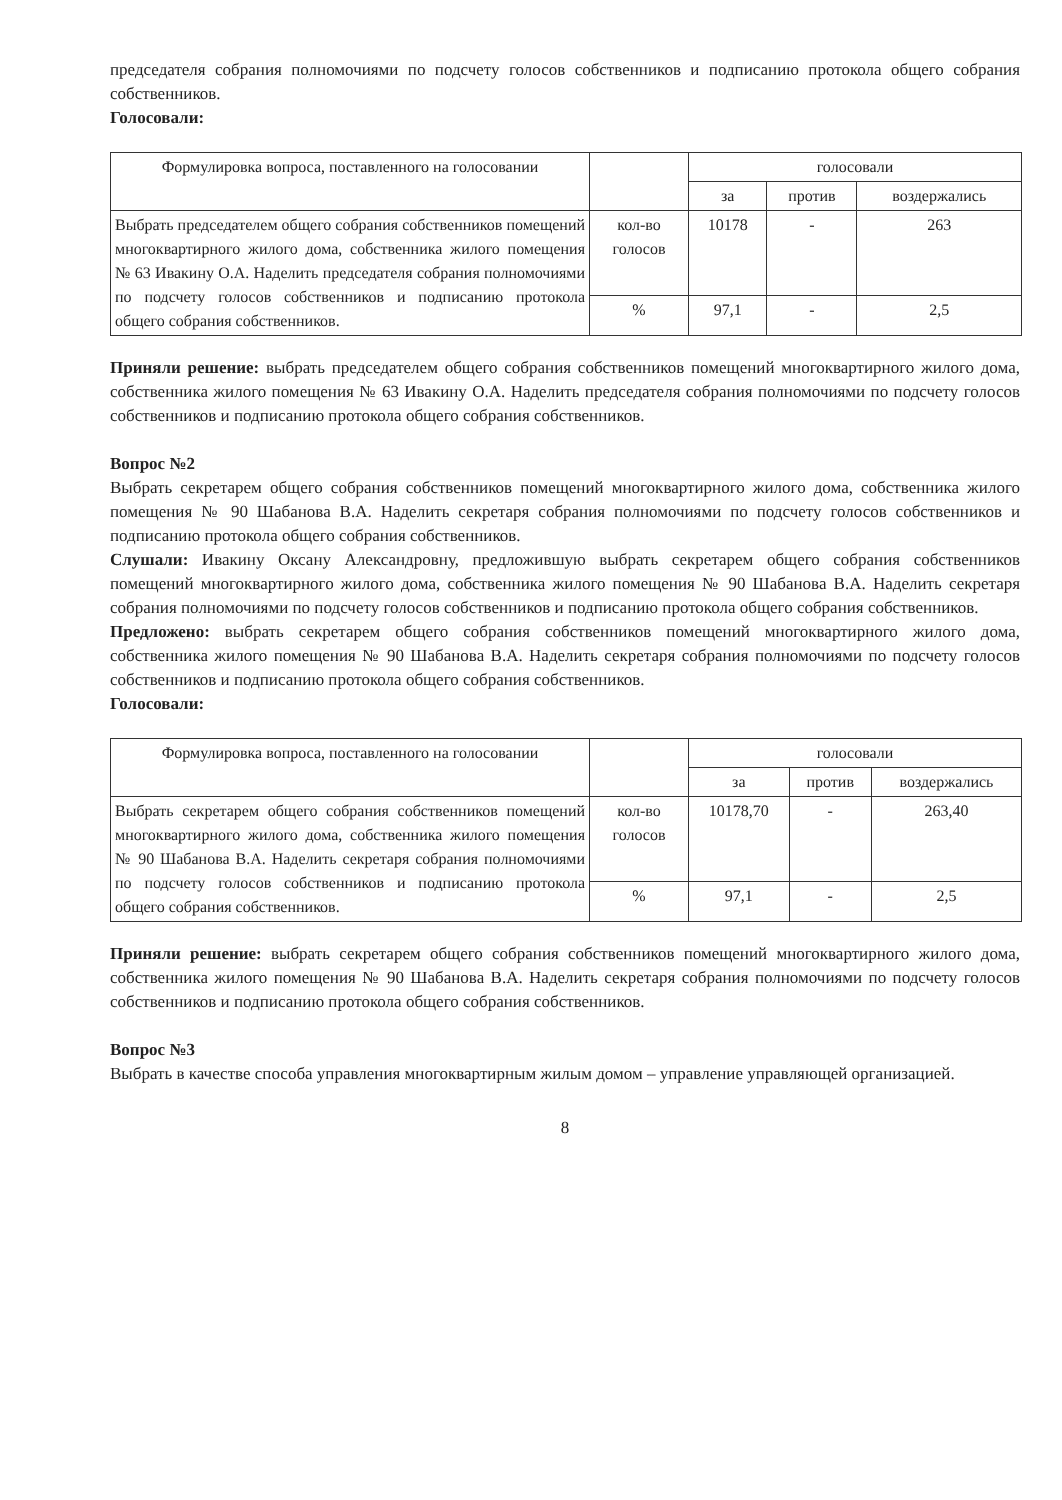председателя собрания полномочиями по подсчету голосов собственников и подписанию протокола общего собрания собственников.
Голосовали:
| Формулировка вопроса, поставленного на голосовании | | голосовали | | |
| --- | --- | --- | --- | --- |
| | | за | против | воздержались |
| Выбрать председателем общего собрания собственников помещений многоквартирного жилого дома, собственника жилого помещения № 63 Ивакину О.А. Наделить председателя собрания полномочиями по подсчету голосов собственников и подписанию протокола общего собрания собственников. | кол-во голосов | 10178 | - | 263 |
| | % | 97,1 | - | 2,5 |
Приняли решение: выбрать председателем общего собрания собственников помещений многоквартирного жилого дома, собственника жилого помещения № 63 Ивакину О.А. Наделить председателя собрания полномочиями по подсчету голосов собственников и подписанию протокола общего собрания собственников.
Вопрос №2
Выбрать секретарем общего собрания собственников помещений многоквартирного жилого дома, собственника жилого помещения № 90 Шабанова В.А. Наделить секретаря собрания полномочиями по подсчету голосов собственников и подписанию протокола общего собрания собственников.
Слушали: Ивакину Оксану Александровну, предложившую выбрать секретарем общего собрания собственников помещений многоквартирного жилого дома, собственника жилого помещения № 90 Шабанова В.А. Наделить секретаря собрания полномочиями по подсчету голосов собственников и подписанию протокола общего собрания собственников.
Предложено: выбрать секретарем общего собрания собственников помещений многоквартирного жилого дома, собственника жилого помещения № 90 Шабанова В.А. Наделить секретаря собрания полномочиями по подсчету голосов собственников и подписанию протокола общего собрания собственников.
Голосовали:
| Формулировка вопроса, поставленного на голосовании | | голосовали | | |
| --- | --- | --- | --- | --- |
| | | за | против | воздержались |
| Выбрать секретарем общего собрания собственников помещений многоквартирного жилого дома, собственника жилого помещения № 90 Шабанова В.А. Наделить секретаря собрания полномочиями по подсчету голосов собственников и подписанию протокола общего собрания собственников. | кол-во голосов | 10178,70 | - | 263,40 |
| | % | 97,1 | - | 2,5 |
Приняли решение: выбрать секретарем общего собрания собственников помещений многоквартирного жилого дома, собственника жилого помещения № 90 Шабанова В.А. Наделить секретаря собрания полномочиями по подсчету голосов собственников и подписанию протокола общего собрания собственников.
Вопрос №3
Выбрать в качестве способа управления многоквартирным жилым домом – управление управляющей организацией.
8